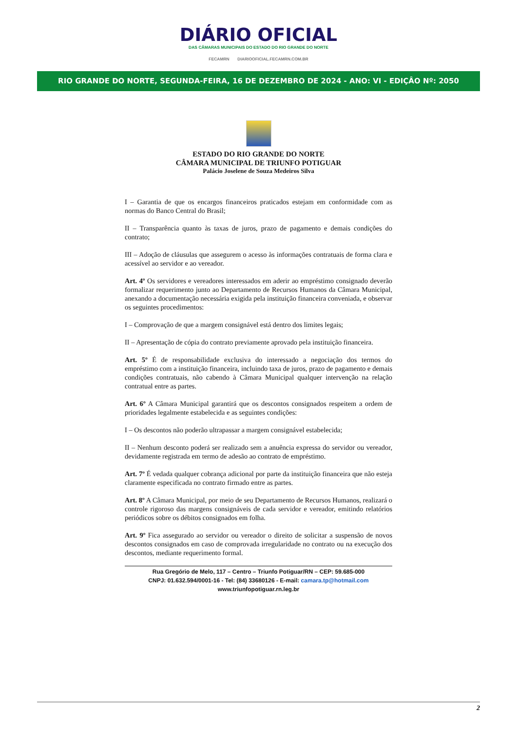DIÁRIO OFICIAL
DAS CÂMARAS MUNICIPAIS DO ESTADO DO RIO GRANDE DO NORTE
FECAMRN DIARIOOFICIAL.FECAMRN.COM.BR
RIO GRANDE DO NORTE, SEGUNDA-FEIRA, 16 DE DEZEMBRO DE 2024 - ANO: VI - EDIÇÂO Nº: 2050
ESTADO DO RIO GRANDE DO NORTE
CÂMARA MUNICIPAL DE TRIUNFO POTIGUAR
Palácio Joselene de Souza Medeiros Silva
I – Garantia de que os encargos financeiros praticados estejam em conformidade com as normas do Banco Central do Brasil;
II – Transparência quanto às taxas de juros, prazo de pagamento e demais condições do contrato;
III – Adoção de cláusulas que assegurem o acesso às informações contratuais de forma clara e acessível ao servidor e ao vereador.
Art. 4º Os servidores e vereadores interessados em aderir ao empréstimo consignado deverão formalizar requerimento junto ao Departamento de Recursos Humanos da Câmara Municipal, anexando a documentação necessária exigida pela instituição financeira conveniada, e observar os seguintes procedimentos:
I – Comprovação de que a margem consignável está dentro dos limites legais;
II – Apresentação de cópia do contrato previamente aprovado pela instituição financeira.
Art. 5º É de responsabilidade exclusiva do interessado a negociação dos termos do empréstimo com a instituição financeira, incluindo taxa de juros, prazo de pagamento e demais condições contratuais, não cabendo à Câmara Municipal qualquer intervenção na relação contratual entre as partes.
Art. 6º A Câmara Municipal garantirá que os descontos consignados respeitem a ordem de prioridades legalmente estabelecida e as seguintes condições:
I – Os descontos não poderão ultrapassar a margem consignável estabelecida;
II – Nenhum desconto poderá ser realizado sem a anuência expressa do servidor ou vereador, devidamente registrada em termo de adesão ao contrato de empréstimo.
Art. 7º É vedada qualquer cobrança adicional por parte da instituição financeira que não esteja claramente especificada no contrato firmado entre as partes.
Art. 8º A Câmara Municipal, por meio de seu Departamento de Recursos Humanos, realizará o controle rigoroso das margens consignáveis de cada servidor e vereador, emitindo relatórios periódicos sobre os débitos consignados em folha.
Art. 9º Fica assegurado ao servidor ou vereador o direito de solicitar a suspensão de novos descontos consignados em caso de comprovada irregularidade no contrato ou na execução dos descontos, mediante requerimento formal.
Rua Gregório de Melo, 117 – Centro – Triunfo Potiguar/RN – CEP: 59.685-000
CNPJ: 01.632.594/0001-16 - Tel: (84) 33680126 - E-mail: camara.tp@hotmail.com
www.triunfopotiguar.rn.leg.br
2